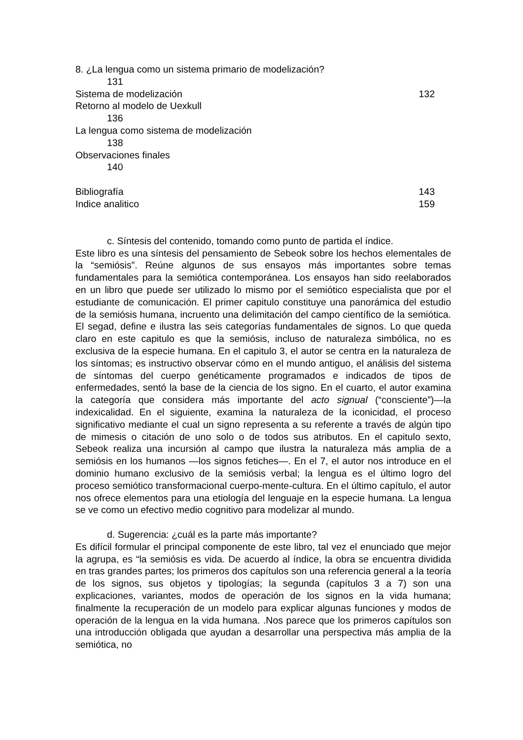8. ¿La lengua como un sistema primario de modelización?
131
Sistema de modelización 132
Retorno al modelo de Uexkull
136
La lengua como sistema de modelización
138
Observaciones finales
140
Bibliografía 143
Indice analitico 159
c. Síntesis del contenido, tomando como punto de partida el índice.
Este libro es una síntesis del pensamiento de Sebeok sobre los hechos elementales de la “semiósis”. Reúne algunos de sus ensayos más importantes sobre temas fundamentales para la semiótica contemporánea. Los ensayos han sido reelaborados en un libro que puede ser utilizado lo mismo por el semiótico especialista que por el estudiante de comunicación. El primer capitulo constituye una panorámica del estudio de la semiósis humana, incruento una delimitación del campo científico de la semiótica. El segad, define e ilustra las seis categorías fundamentales de signos. Lo que queda claro en este capitulo es que la semiósis, incluso de naturaleza simbólica, no es exclusiva de la especie humana. En el capitulo 3, el autor se centra en la naturaleza de los síntomas; es instructivo observar cómo en el mundo antiguo, el análisis del sistema de síntomas del cuerpo genéticamente programados e indicados de tipos de enfermedades, sentó la base de la ciencia de los signo. En el cuarto, el autor examina la categoría que considera más importante del acto signual (“consciente”)—la indexicalidad. En el siguiente, examina la naturaleza de la iconicidad, el proceso significativo mediante el cual un signo representa a su referente a través de algún tipo de mimesis o citación de uno solo o de todos sus atributos. En el capitulo sexto, Sebeok realiza una incursión al campo que ilustra la naturaleza más amplia de a semiósis en los humanos —los signos fetiches—. En el 7, el autor nos introduce en el dominio humano exclusivo de la semiósis verbal; la lengua es el último logro del proceso semiótico transformacional cuerpo-mente-cultura. En el último capítulo, el autor nos ofrece elementos para una etiología del lenguaje en la especie humana. La lengua se ve como un efectivo medio cognitivo para modelizar al mundo.
d. Sugerencia: ¿cuál es la parte más importante?
Es difícil formular el principal componente de este libro, tal vez el enunciado que mejor la agrupa, es “la semiósis es vida. De acuerdo al índice, la obra se encuentra dividida en tras grandes partes; los primeros dos capítulos son una referencia general a la teoría de los signos, sus objetos y tipologías; la segunda (capítulos 3 a 7) son una explicaciones, variantes, modos de operación de los signos en la vida humana; finalmente la recuperación de un modelo para explicar algunas funciones y modos de operación de la lengua en la vida humana. .Nos parece que los primeros capítulos son una introducción obligada que ayudan a desarrollar una perspectiva más amplia de la semiótica, no